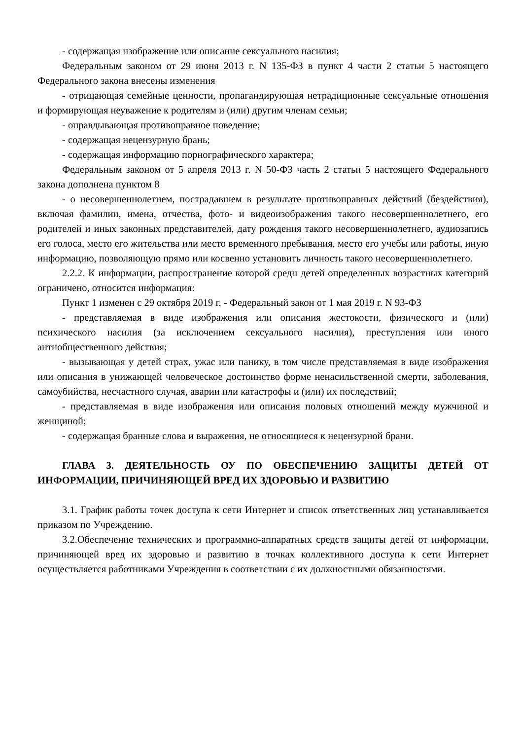- содержащая изображение или описание сексуального насилия;
Федеральным законом от 29 июня 2013 г. N 135-ФЗ в пункт 4 части 2 статьи 5 настоящего Федерального закона внесены изменения
- отрицающая семейные ценности, пропагандирующая нетрадиционные сексуальные отношения и формирующая неуважение к родителям и (или) другим членам семьи;
- оправдывающая противоправное поведение;
- содержащая нецензурную брань;
- содержащая информацию порнографического характера;
Федеральным законом от 5 апреля 2013 г. N 50-ФЗ часть 2 статьи 5 настоящего Федерального закона дополнена пунктом 8
- о несовершеннолетнем, пострадавшем в результате противоправных действий (бездействия), включая фамилии, имена, отчества, фото- и видеоизображения такого несовершеннолетнего, его родителей и иных законных представителей, дату рождения такого несовершеннолетнего, аудиозапись его голоса, место его жительства или место временного пребывания, место его учебы или работы, иную информацию, позволяющую прямо или косвенно установить личность такого несовершеннолетнего.
2.2.2. К информации, распространение которой среди детей определенных возрастных категорий ограничено, относится информация:
Пункт 1 изменен с 29 октября 2019 г. - Федеральный закон от 1 мая 2019 г. N 93-ФЗ
- представляемая в виде изображения или описания жестокости, физического и (или) психического насилия (за исключением сексуального насилия), преступления или иного антиобщественного действия;
- вызывающая у детей страх, ужас или панику, в том числе представляемая в виде изображения или описания в унижающей человеческое достоинство форме ненасильственной смерти, заболевания, самоубийства, несчастного случая, аварии или катастрофы и (или) их последствий;
- представляемая в виде изображения или описания половых отношений между мужчиной и женщиной;
- содержащая бранные слова и выражения, не относящиеся к нецензурной брани.
ГЛАВА 3. ДЕЯТЕЛЬНОСТЬ ОУ ПО ОБЕСПЕЧЕНИЮ ЗАЩИТЫ ДЕТЕЙ ОТ ИНФОРМАЦИИ, ПРИЧИНЯЮЩЕЙ ВРЕД ИХ ЗДОРОВЬЮ И РАЗВИТИЮ
3.1. График работы точек доступа к сети Интернет и список ответственных лиц устанавливается приказом по Учреждению.
3.2.Обеспечение технических и программно-аппаратных средств защиты детей от информации, причиняющей вред их здоровью и развитию в точках коллективного доступа к сети Интернет осуществляется работниками Учреждения в соответствии с их должностными обязанностями.